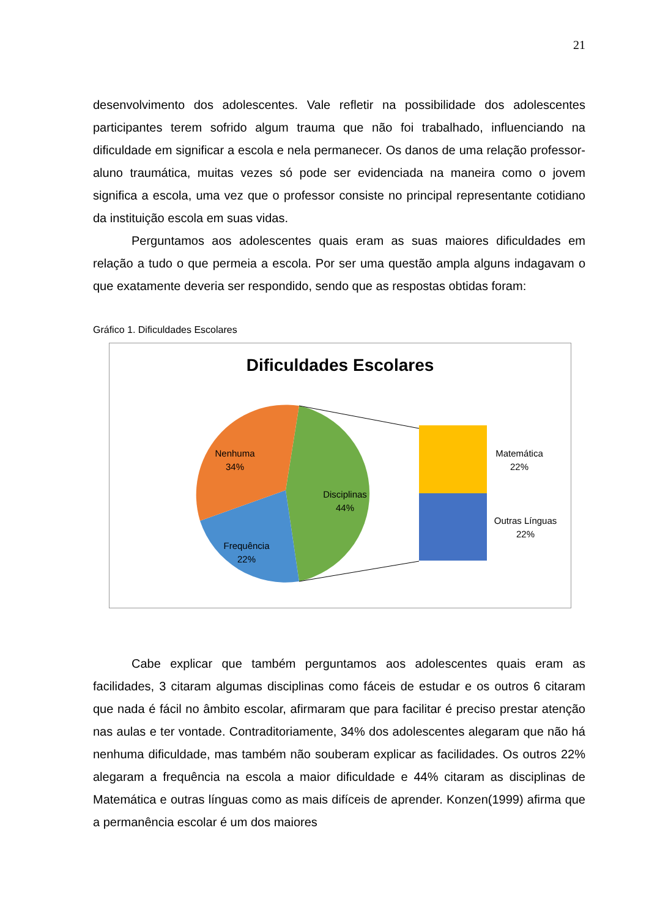21
desenvolvimento dos adolescentes. Vale refletir na possibilidade dos adolescentes participantes terem sofrido algum trauma que não foi trabalhado, influenciando na dificuldade em significar a escola e nela permanecer. Os danos de uma relação professor-aluno traumática, muitas vezes só pode ser evidenciada na maneira como o jovem significa a escola, uma vez que o professor consiste no principal representante cotidiano da instituição escola em suas vidas.
Perguntamos aos adolescentes quais eram as suas maiores dificuldades em relação a tudo o que permeia a escola. Por ser uma questão ampla alguns indagavam o que exatamente deveria ser respondido, sendo que as respostas obtidas foram:
Gráfico 1. Dificuldades Escolares
Dificuldades Escolares
Nenhuma
34%
Disciplinas
44%
Frequência
22%
Matemática
22%
Outras Línguas
22%
Cabe explicar que também perguntamos aos adolescentes quais eram as facilidades, 3 citaram algumas disciplinas como fáceis de estudar e os outros 6 citaram que nada é fácil no âmbito escolar, afirmaram que para facilitar é preciso prestar atenção nas aulas e ter vontade. Contraditoriamente, 34% dos adolescentes alegaram que não há nenhuma dificuldade, mas também não souberam explicar as facilidades. Os outros 22% alegaram a frequência na escola a maior dificuldade e 44% citaram as disciplinas de Matemática e outras línguas como as mais difíceis de aprender. Konzen(1999) afirma que a permanência escolar é um dos maiores